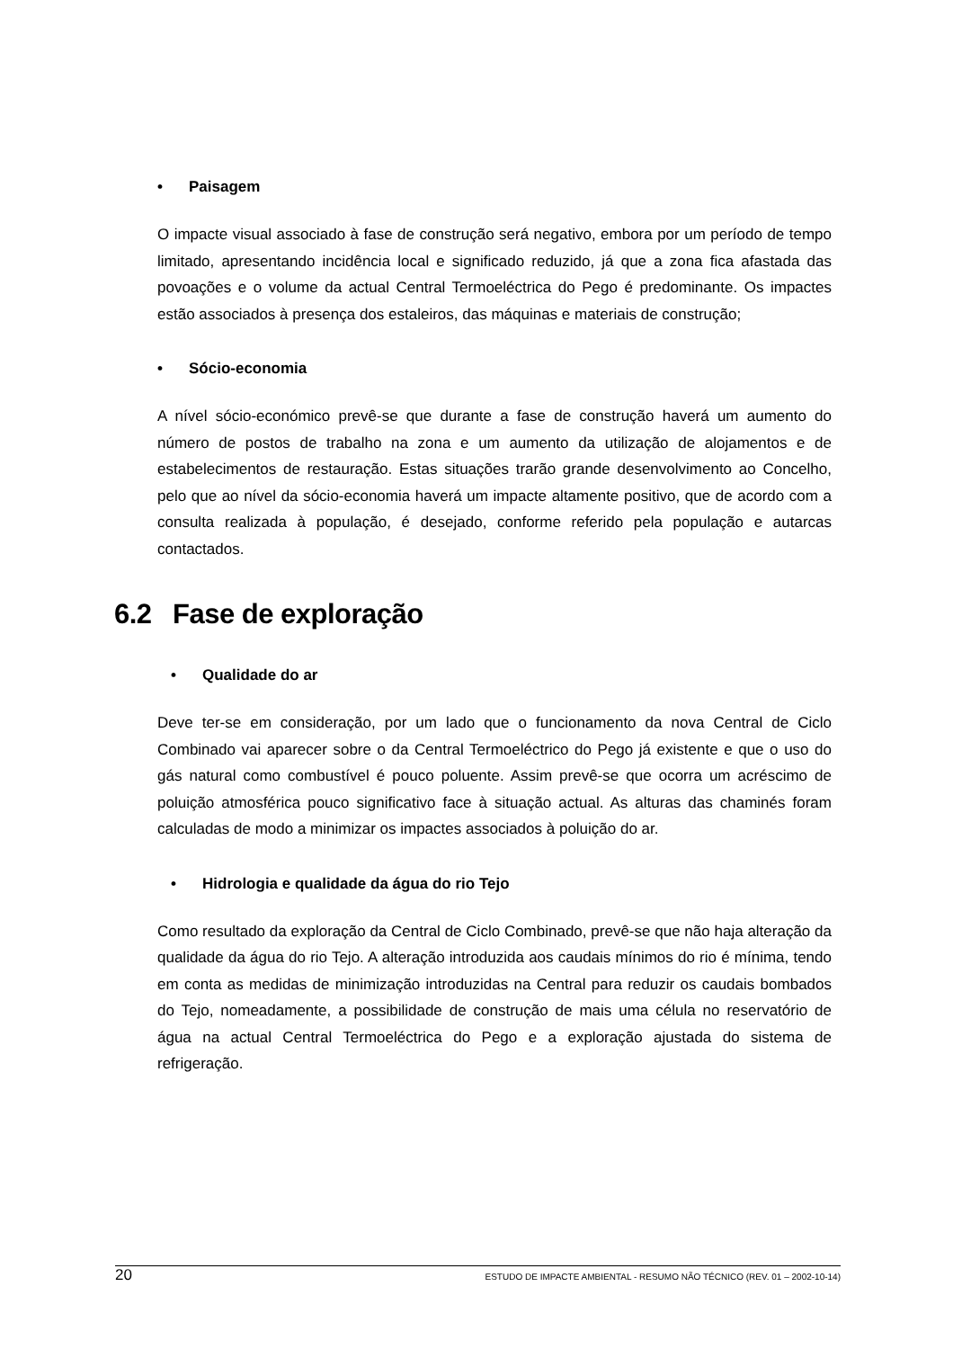• Paisagem
O impacte visual associado à fase de construção será negativo, embora por um período de tempo limitado, apresentando incidência local e significado reduzido, já que a zona fica afastada das povoações e o volume da actual Central Termoeléctrica do Pego é predominante. Os impactes estão associados à presença dos estaleiros, das máquinas e materiais de construção;
• Sócio-economia
A nível sócio-económico prevê-se que durante a fase de construção haverá um aumento do número de postos de trabalho na zona e um aumento da utilização de alojamentos e de estabelecimentos de restauração. Estas situações trarão grande desenvolvimento ao Concelho, pelo que ao nível da sócio-economia haverá um impacte altamente positivo, que de acordo com a consulta realizada à população, é desejado, conforme referido pela população e autarcas contactados.
6.2 Fase de exploração
• Qualidade do ar
Deve ter-se em consideração, por um lado que o funcionamento da nova Central de Ciclo Combinado vai aparecer sobre o da Central Termoeléctrico do Pego já existente e que o uso do gás natural como combustível é pouco poluente. Assim prevê-se que ocorra um acréscimo de poluição atmosférica pouco significativo face à situação actual. As alturas das chaminés foram calculadas de modo a minimizar os impactes associados à poluição do ar.
• Hidrologia e qualidade da água do rio Tejo
Como resultado da exploração da Central de Ciclo Combinado, prevê-se que não haja alteração da qualidade da água do rio Tejo. A alteração introduzida aos caudais mínimos do rio é mínima, tendo em conta as medidas de minimização introduzidas na Central para reduzir os caudais bombados do Tejo, nomeadamente, a possibilidade de construção de mais uma célula no reservatório de água na actual Central Termoeléctrica do Pego e a exploração ajustada do sistema de refrigeração.
20 ESTUDO DE IMPACTE AMBIENTAL - RESUMO NÃO TÉCNICO (REV. 01 – 2002-10-14)